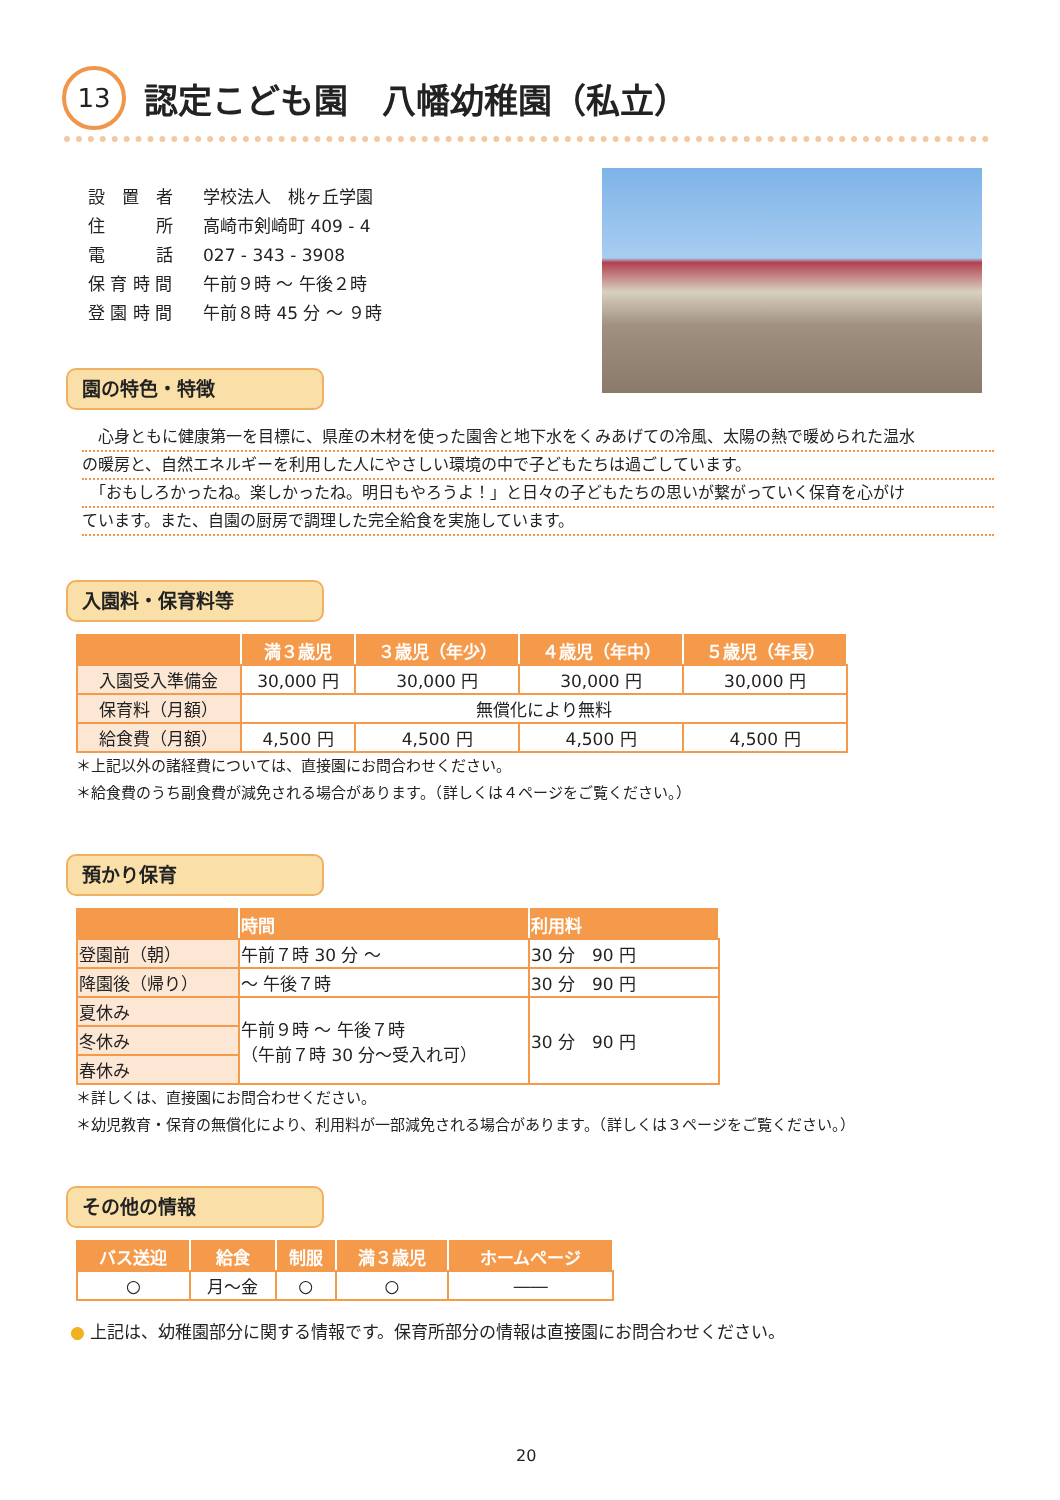13
認定こども園　八幡幼稚園（私立）
| 設 置 者 | 学校法人 桃ヶ丘学園 |
| 住 所 | 高崎市剣崎町 409 - 4 |
| 電 話 | 027 - 343 - 3908 |
| 保 育 時 間 | 午前９時 ～ 午後２時 |
| 登 園 時 間 | 午前８時 45 分 ～ ９時 |
園の特色・特徴
　心身ともに健康第一を目標に、県産の木材を使った園舎と地下水をくみあげての冷風、太陽の熱で暖められた温水
の暖房と、自然エネルギーを利用した人にやさしい環境の中で子どもたちは過ごしています。
　「おもしろかったね。楽しかったね。明日もやろうよ！」と日々の子どもたちの思いが繋がっていく保育を心がけ
ています。また、自園の厨房で調理した完全給食を実施しています。
入園料・保育料等
| | 満３歳児 | ３歳児（年少） | ４歳児（年中） | ５歳児（年長） |
| --- | --- | --- | --- | --- |
| 入園受入準備金 | 30,000 円 | 30,000 円 | 30,000 円 | 30,000 円 |
| 保育料（月額） | 無償化により無料 | | | |
| 給食費（月額） | 4,500 円 | 4,500 円 | 4,500 円 | 4,500 円 |
＊上記以外の諸経費については、直接園にお問合わせください。
＊給食費のうち副食費が減免される場合があります。（詳しくは４ページをご覧ください。）
預かり保育
| | 時間 | 利用料 |
| --- | --- | --- |
| 登園前（朝） | 午前７時 30 分 ～ | 30 分 90 円 |
| 降園後（帰り） | ～ 午後７時 | 30 分 90 円 |
| 夏休み | 午前９時 ～ 午後７時 （午前７時 30 分～受入れ可） | 30 分 90 円 |
| 冬休み | | |
| 春休み | | |
＊詳しくは、直接園にお問合わせください。
＊幼児教育・保育の無償化により、利用料が一部減免される場合があります。（詳しくは３ページをご覧ください。）
その他の情報
| バス送迎 | 給食 | 制服 | 満３歳児 | ホームページ |
| --- | --- | --- | --- | --- |
| ○ | 月～金 | ○ | ○ | ―― |
● 上記は、幼稚園部分に関する情報です。保育所部分の情報は直接園にお問合わせください。
20